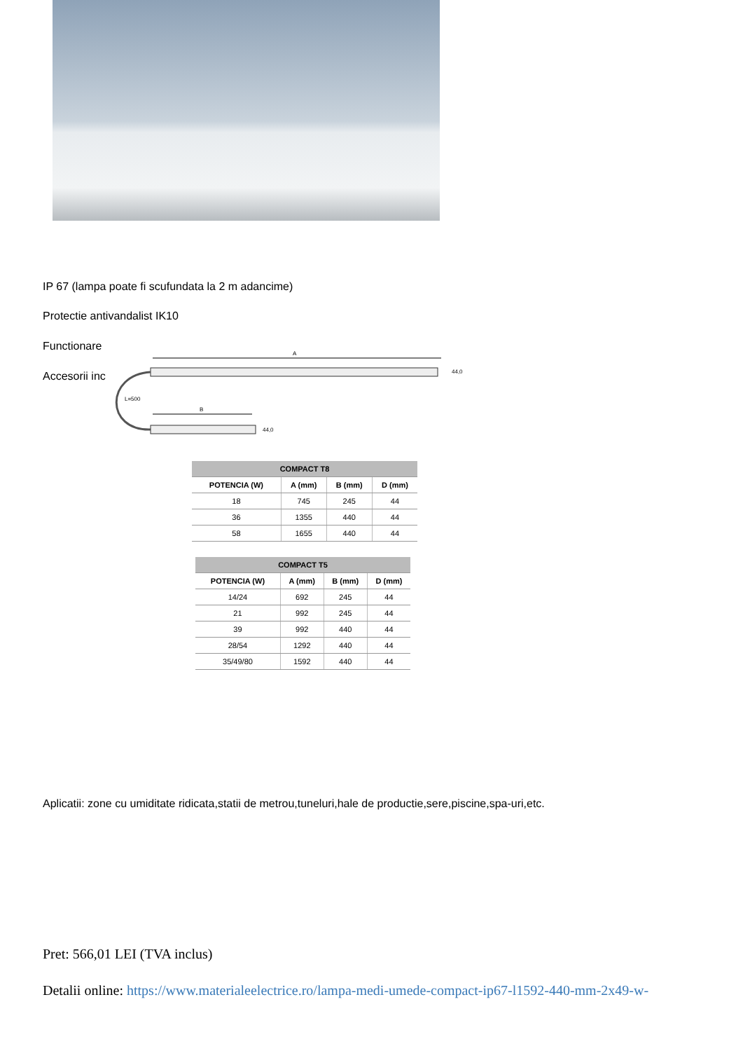IP 67 (lampa poate fi scufundata la 2 m adancime)
Protectie antivandalist IK10
Functionare
Accesorii inc
A
44,0
L=500
B
44,0
| COMPACT T8 | | | |
| --- | --- | --- | --- |
| POTENCIA (W) | A (mm) | B (mm) | D (mm) |
| 18 | 745 | 245 | 44 |
| 36 | 1355 | 440 | 44 |
| 58 | 1655 | 440 | 44 |
| COMPACT T5 | | | |
| --- | --- | --- | --- |
| POTENCIA (W) | A (mm) | B (mm) | D (mm) |
| 14/24 | 692 | 245 | 44 |
| 21 | 992 | 245 | 44 |
| 39 | 992 | 440 | 44 |
| 28/54 | 1292 | 440 | 44 |
| 35/49/80 | 1592 | 440 | 44 |
Aplicatii: zone cu umiditate ridicata,statii de metrou,tuneluri,hale de productie,sere,piscine,spa-uri,etc.
Pret: 566,01 LEI (TVA inclus)
Detalii online: https://www.materialeelectrice.ro/lampa-medi-umede-compact-ip67-l1592-440-mm-2x49-w-